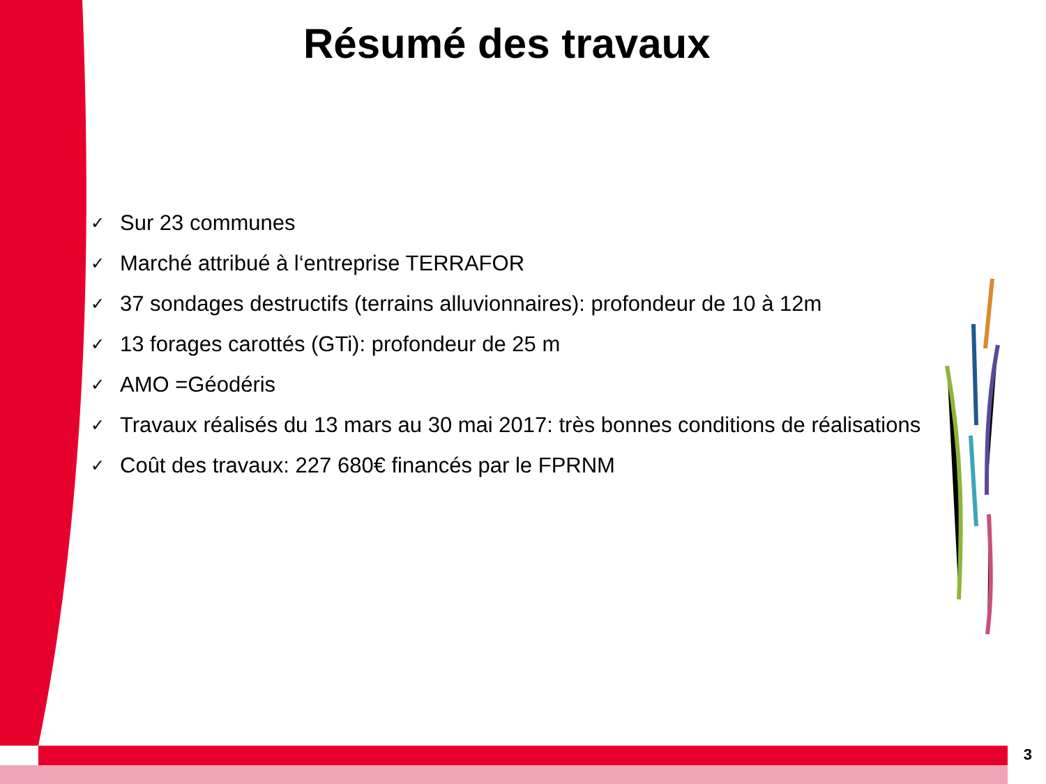Résumé des travaux
✓ Sur 23 communes
✓ Marché attribué à l‘entreprise TERRAFOR
✓ 37 sondages destructifs (terrains alluvionnaires): profondeur de 10 à 12m
✓ 13 forages carottés (GTi): profondeur de 25 m
✓ AMO =Géodéris
✓ Travaux réalisés du 13 mars au 30 mai 2017: très bonnes conditions de réalisations
✓ Coût des travaux: 227 680€ financés par le FPRNM
3